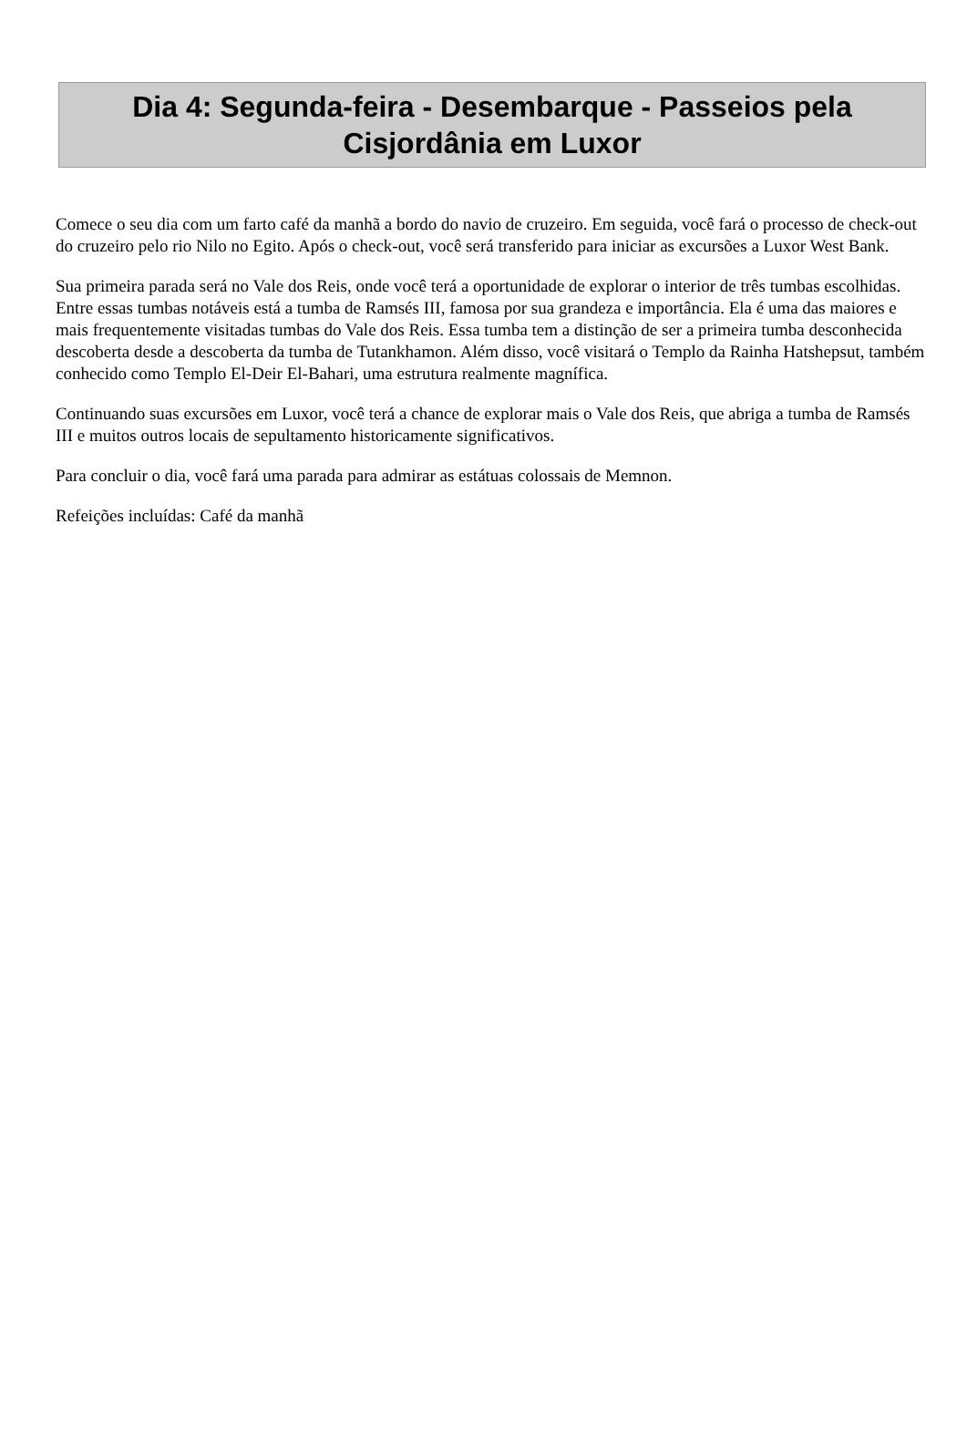Dia 4: Segunda-feira - Desembarque - Passeios pela Cisjordânia em Luxor
Comece o seu dia com um farto café da manhã a bordo do navio de cruzeiro. Em seguida, você fará o processo de check-out do cruzeiro pelo rio Nilo no Egito. Após o check-out, você será transferido para iniciar as excursões a Luxor West Bank.
Sua primeira parada será no Vale dos Reis, onde você terá a oportunidade de explorar o interior de três tumbas escolhidas. Entre essas tumbas notáveis está a tumba de Ramsés III, famosa por sua grandeza e importância. Ela é uma das maiores e mais frequentemente visitadas tumbas do Vale dos Reis. Essa tumba tem a distinção de ser a primeira tumba desconhecida descoberta desde a descoberta da tumba de Tutankhamon. Além disso, você visitará o Templo da Rainha Hatshepsut, também conhecido como Templo El-Deir El-Bahari, uma estrutura realmente magnífica.
Continuando suas excursões em Luxor, você terá a chance de explorar mais o Vale dos Reis, que abriga a tumba de Ramsés III e muitos outros locais de sepultamento historicamente significativos.
Para concluir o dia, você fará uma parada para admirar as estátuas colossais de Memnon.
Refeições incluídas: Café da manhã